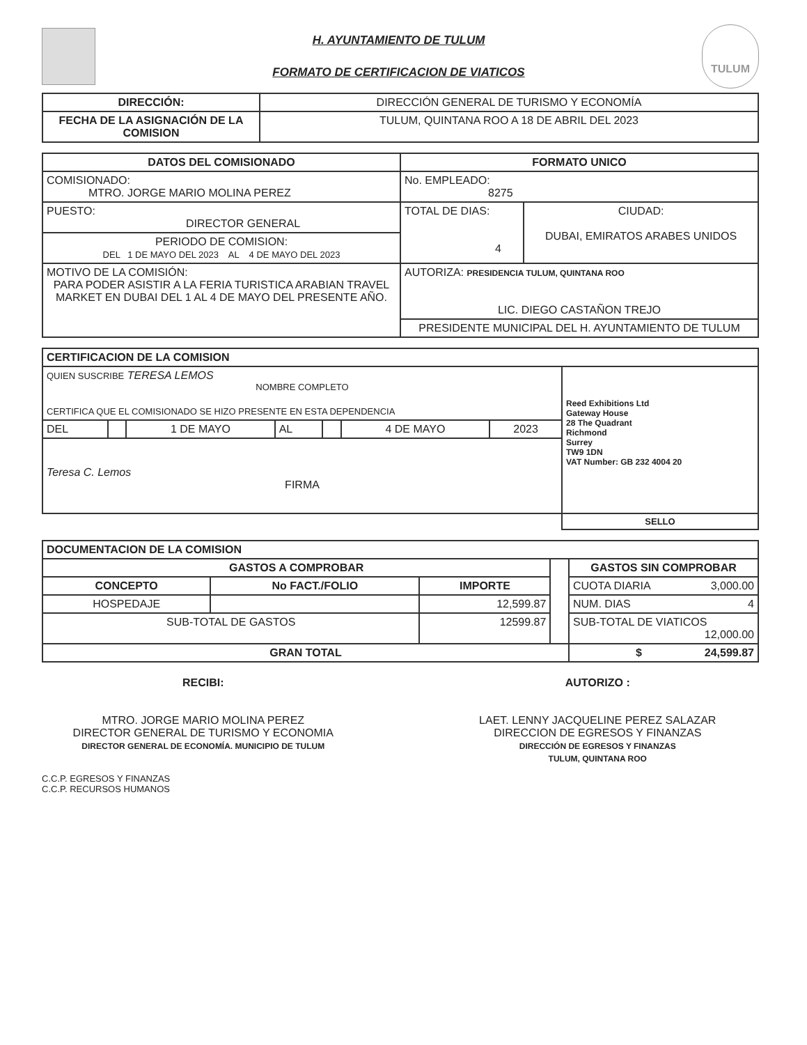H. AYUNTAMIENTO DE TULUM
FORMATO DE CERTIFICACION DE VIATICOS
TULUM
| DIRECCIÓN: | DIRECCIÓN GENERAL DE TURISMO Y ECONOMÍA |
| FECHA DE LA ASIGNACIÓN DE LA COMISION | TULUM, QUINTANA ROO A 18 DE ABRIL DEL 2023 |
| DATOS DEL COMISIONADO | FORMATO UNICO | |
| --- | --- | --- |
| COMISIONADO: MTRO. JORGE MARIO MOLINA PEREZ | No. EMPLEADO: 8275 | |
| PUESTO: DIRECTOR GENERAL | TOTAL DE DIAS: 4 | CIUDAD: DUBAI, EMIRATOS ARABES UNIDOS |
| PERIODO DE COMISION: DEL 1 DE MAYO DEL 2023 AL 4 DE MAYO DEL 2023 | | |
| MOTIVO DE LA COMISIÓN: PARA PODER ASISTIR A LA FERIA TURISTICA ARABIAN TRAVEL MARKET EN DUBAI DEL 1 AL 4 DE MAYO DEL PRESENTE AÑO. | AUTORIZA: PRESIDENCIA TULUM, QUINTANA ROO LIC. DIEGO CASTAÑON TREJO | |
| | PRESIDENTE MUNICIPAL DEL H. AYUNTAMIENTO DE TULUM | |
| CERTIFICACION DE LA COMISION | | | | | | | |
| --- | --- | --- | --- | --- | --- | --- | --- |
| QUIEN SUSCRIBE TERESA LEMOS NOMBRE COMPLETO CERTIFICA QUE EL COMISIONADO SE HIZO PRESENTE EN ESTA DEPENDENCIA | | | | | | | Reed Exhibitions Ltd Gateway House 28 The Quadrant Richmond Surrey TW9 1DN VAT Number: GB 232 4004 20 |
| DEL | | 1 DE MAYO | AL | | 4 DE MAYO | 2023 | |
| Teresa C. Lemos FIRMA | | | | | | | |
| | | | | | | | SELLO |
| DOCUMENTACION DE LA COMISION | | | | |
| --- | --- | --- | --- | --- |
| GASTOS A COMPROBAR | | | | GASTOS SIN COMPROBAR |
| CONCEPTO | No FACT./FOLIO | IMPORTE | | CUOTA DIARIA 3,000.00 |
| HOSPEDAJE | | 12,599.87 | | NUM. DIAS 4 |
| SUB-TOTAL DE GASTOS | | 12599.87 | | SUB-TOTAL DE VIATICOS 12,000.00 |
| GRAN TOTAL | | | | $ 24,599.87 |
RECIBI:
MTRO. JORGE MARIO MOLINA PEREZ
DIRECTOR GENERAL DE TURISMO Y ECONOMIA
DIRECTOR GENERAL DE ECONOMÍA. MUNICIPIO DE TULUM
AUTORIZO :
LAET. LENNY JACQUELINE PEREZ SALAZAR
DIRECCION DE EGRESOS Y FINANZAS
DIRECCIÓN DE EGRESOS Y FINANZAS
TULUM, QUINTANA ROO
C.C.P. EGRESOS Y FINANZAS
C.C.P. RECURSOS HUMANOS